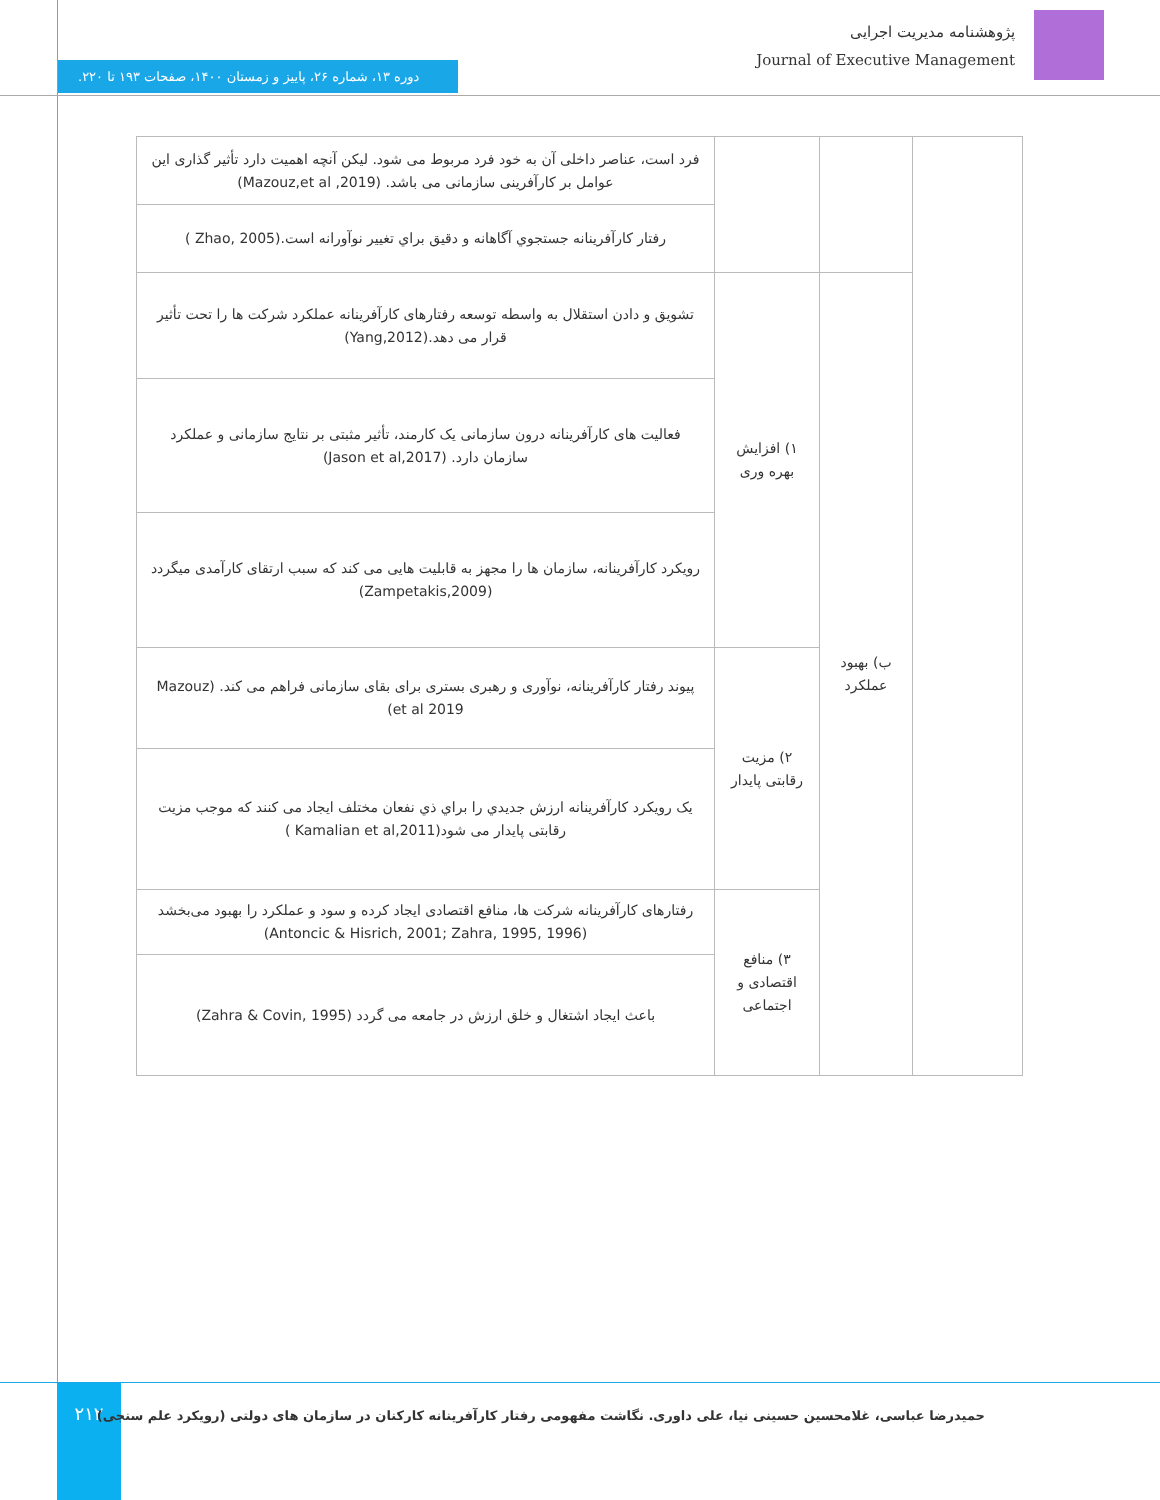پژوهشنامه مدیریت اجرایی
Journal of Executive Management
دوره ۱۳، شماره ۲۶، پاییز و زمستان ۱۴۰۰، صفحات ۱۹۳ تا ۲۲۰.
| | | | فرد است، عناصر داخلی آن به خود فرد مربوط می شود. لیکن آنچه اهمیت دارد تأثیر گذاری این عوامل بر کارآفرینی سازمانی می باشد. (Mazouz,et al ,2019) |
| | | | رفتار کارآفرینانه جستجوي آگاهانه و دقيق براي تغيير نوآورانه است.(Zhao, 2005 ) |
| | ب) بهبود عملکرد | ۱) افزایش بهره وری | تشویق و دادن استقلال به واسطه توسعه رفتارهای کارآفرینانه عملکرد شرکت ها را تحت تأثیر قرار می دهد.(Yang,2012) |
| | | | فعالیت های کارآفرینانه درون سازمانی یک کارمند، تأثیر مثبتی بر نتایج سازمانی و عملکرد سازمان دارد. (Jason et al,2017) |
| | | | رویکرد کارآفرینانه، سازمان ها را مجهز به قابلیت هایی می کند که سبب ارتقای کارآمدی میگردد (Zampetakis,2009) |
| | | ۲) مزیت رقابتی پایدار | پیوند رفتار کارآفرینانه، نوآوری و رهبری بستری برای بقای سازمانی فراهم می کند. (Mazouz et al 2019) |
| | | | یک رویکرد کارآفرینانه ارزش جديدي را براي ذي نفعان مختلف ایجاد می کنند که موجب مزیت رقابتی پایدار می شود(Kamalian et al,2011 ) |
| | | ۳) منافع اقتصادی و اجتماعی | رفتارهای کارآفرینانه شرکت ها، منافع اقتصادی ایجاد کرده و سود و عملکرد را بهبود می‌بخشد (Antoncic & Hisrich, 2001; Zahra, 1995, 1996) |
| | | | باعث ایجاد اشتغال و خلق ارزش در جامعه می گردد (Zahra & Covin, 1995) |
۲۱۲
حمیدرضا عباسی، غلامحسین حسینی نیا، علی داوری. نگاشت مفهومی رفتار کارآفرینانه کارکنان در سازمان های دولتی (رویکرد علم سنجی)